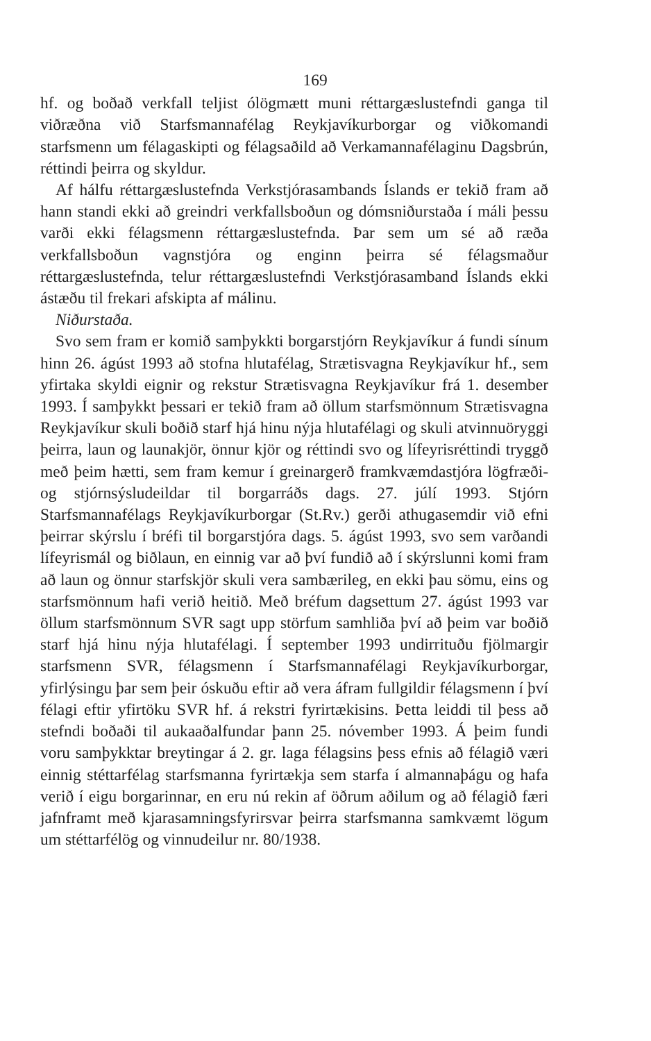169
hf. og boðað verkfall teljist ólögmætt muni réttargæslustefndi ganga til viðræðna við Starfsmannafélag Reykjavíkurborgar og viðkomandi starfsmenn um félagaskipti og félagsaðild að Verkamannafélaginu Dagsbrún, réttindi þeirra og skyldur.
Af hálfu réttargæslustefnda Verkstjórasambands Íslands er tekið fram að hann standi ekki að greindri verkfallsboðun og dómsniðurstaða í máli þessu varði ekki félagsmenn réttargæslustefnda. Þar sem um sé að ræða verkfallsboðun vagnstjóra og enginn þeirra sé félagsmaður réttargæslustefnda, telur réttargæslustefndi Verkstjórasamband Íslands ekki ástæðu til frekari afskipta af málinu.
Niðurstaða.
Svo sem fram er komið samþykkti borgarstjórn Reykjavíkur á fundi sínum hinn 26. ágúst 1993 að stofna hlutafélag, Strætisvagna Reykjavíkur hf., sem yfirtaka skyldi eignir og rekstur Strætisvagna Reykjavíkur frá 1. desember 1993. Í samþykkt þessari er tekið fram að öllum starfsmönnum Strætisvagna Reykjavíkur skuli boðið starf hjá hinu nýja hlutafélagi og skuli atvinnuöryggi þeirra, laun og launakjör, önnur kjör og réttindi svo og lífeyrisréttindi tryggð með þeim hætti, sem fram kemur í greinargerð framkvæmdastjóra lögfræði- og stjórnsýsludeildar til borgarráðs dags. 27. júlí 1993. Stjórn Starfsmannafélags Reykjavíkurborgar (St.Rv.) gerði athugasemdir við efni þeirrar skýrslu í bréfi til borgarstjóra dags. 5. ágúst 1993, svo sem varðandi lífeyrismál og biðlaun, en einnig var að því fundið að í skýrslunni komi fram að laun og önnur starfskjör skuli vera sambærileg, en ekki þau sömu, eins og starfsmönnum hafi verið heitið. Með bréfum dagsettum 27. ágúst 1993 var öllum starfsmönnum SVR sagt upp störfum samhliða því að þeim var boðið starf hjá hinu nýja hlutafélagi. Í september 1993 undirrituðu fjölmargir starfsmenn SVR, félagsmenn í Starfsmannafélagi Reykjavíkurborgar, yfirlýsingu þar sem þeir óskuðu eftir að vera áfram fullgildir félagsmenn í því félagi eftir yfirtöku SVR hf. á rekstri fyrirtækisins. Þetta leiddi til þess að stefndi boðaði til aukaaðalfundar þann 25. nóvember 1993. Á þeim fundi voru samþykktar breytingar á 2. gr. laga félagsins þess efnis að félagið væri einnig stéttarfélag starfsmanna fyrirtækja sem starfa í almannaþágu og hafa verið í eigu borgarinnar, en eru nú rekin af öðrum aðilum og að félagið færi jafnframt með kjarasamningsfyrirsvar þeirra starfsmanna samkvæmt lögum um stéttarfélög og vinnudeilur nr. 80/1938.